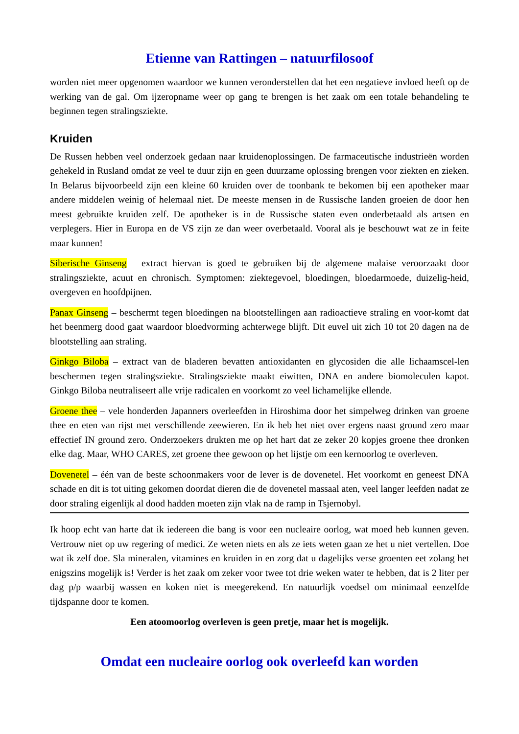Etienne van Rattingen – natuurfilosoof
worden niet meer opgenomen waardoor we kunnen veronderstellen dat het een negatieve invloed heeft op de werking van de gal. Om ijzeropname weer op gang te brengen is het zaak om een totale behandeling te beginnen tegen stralingsziekte.
Kruiden
De Russen hebben veel onderzoek gedaan naar kruidenoplossingen. De farmaceutische industrieën worden gehekeld in Rusland omdat ze veel te duur zijn en geen duurzame oplossing brengen voor ziekten en zieken. In Belarus bijvoorbeeld zijn een kleine 60 kruiden over de toonbank te bekomen bij een apotheker maar andere middelen weinig of helemaal niet. De meeste mensen in de Russische landen groeien de door hen meest gebruikte kruiden zelf. De apotheker is in de Russische staten even onderbetaald als artsen en verplegers. Hier in Europa en de VS zijn ze dan weer overbetaald. Vooral als je beschouwt wat ze in feite maar kunnen!
Siberische Ginseng – extract hiervan is goed te gebruiken bij de algemene malaise veroorzaakt door stralingsziekte, acuut en chronisch. Symptomen: ziektegevoel, bloedingen, bloedarmoede, duizelig-heid, overgeven en hoofdpijnen.
Panax Ginseng – beschermt tegen bloedingen na blootstellingen aan radioactieve straling en voor-komt dat het beenmerg dood gaat waardoor bloedvorming achterwege blijft. Dit euvel uit zich 10 tot 20 dagen na de blootstelling aan straling.
Ginkgo Biloba – extract van de bladeren bevatten antioxidanten en glycosiden die alle lichaamscel-len beschermen tegen stralingsziekte. Stralingsziekte maakt eiwitten, DNA en andere biomoleculen kapot. Ginkgo Biloba neutraliseert alle vrije radicalen en voorkomt zo veel lichamelijke ellende.
Groene thee – vele honderden Japanners overleefden in Hiroshima door het simpelweg drinken van groene thee en eten van rijst met verschillende zeewieren. En ik heb het niet over ergens naast ground zero maar effectief IN ground zero. Onderzoekers drukten me op het hart dat ze zeker 20 kopjes groene thee dronken elke dag. Maar, WHO CARES, zet groene thee gewoon op het lijstje om een kernoorlog te overleven.
Dovenetel – één van de beste schoonmakers voor de lever is de dovenetel. Het voorkomt en geneest DNA schade en dit is tot uiting gekomen doordat dieren die de dovenetel massaal aten, veel langer leefden nadat ze door straling eigenlijk al dood hadden moeten zijn vlak na de ramp in Tsjernobyl.
Ik hoop echt van harte dat ik iedereen die bang is voor een nucleaire oorlog, wat moed heb kunnen geven. Vertrouw niet op uw regering of medici. Ze weten niets en als ze iets weten gaan ze het u niet vertellen. Doe wat ik zelf doe. Sla mineralen, vitamines en kruiden in en zorg dat u dagelijks verse groenten eet zolang het enigszins mogelijk is! Verder is het zaak om zeker voor twee tot drie weken water te hebben, dat is 2 liter per dag p/p waarbij wassen en koken niet is meegerekend. En natuurlijk voedsel om minimaal eenzelfde tijdspanne door te komen.
Een atoomoorlog overleven is geen pretje, maar het is mogelijk.
Omdat een nucleaire oorlog ook overleefd kan worden